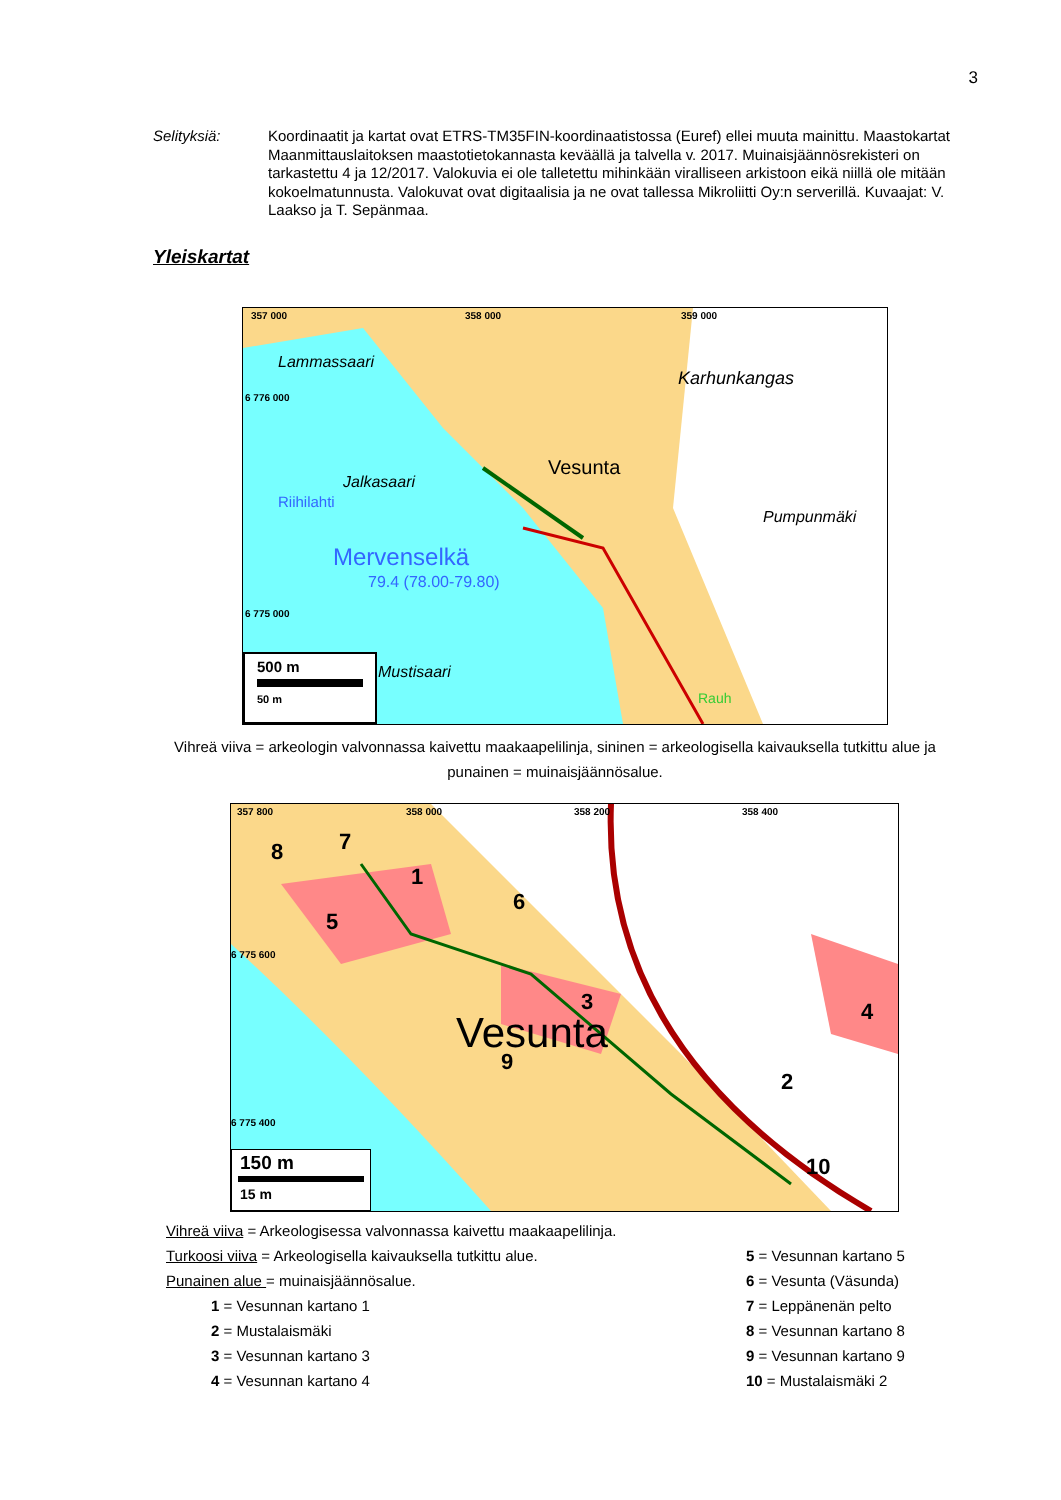3
Selityksiä: Koordinaatit ja kartat ovat ETRS-TM35FIN-koordinaatistossa (Euref) ellei muuta mainittu. Maastokartat Maanmittauslaitoksen maastotietokannasta keväällä ja talvella v. 2017. Muinaisjäännösrekisteri on tarkastettu 4 ja 12/2017. Valokuvia ei ole talletettu mihinkään viralliseen arkistoon eikä niillä ole mitään kokoelmatunnusta. Valokuvat ovat digitaalisia ja ne ovat tallessa Mikroliitti Oy:n serverillä. Kuvaajat: V. Laakso ja T. Sepänmaa.
Yleiskartat
357 000 358 000 359 000
6 776 000
6 775 000
Lammassaari
Karhunkangas
Vesunta
Jalkasaari
Riihilahti
Pumpunmäki
Mervenselkä
79.4 (78.00-79.80)
Mustisaari
Rauh
500 m
50 m
Vihreä viiva = arkeologin valvonnassa kaivettu maakaapelilinja, sininen = arkeologisella kaivauksella tutkittu alue ja punainen = muinaisjäännösalue.
357 800 358 000 358 200 358 400
6 775 600
6 775 400
8 7
1
5
6
3
Vesunta
9
4
2
10
150 m
15 m
Vihreä viiva = Arkeologisessa valvonnassa kaivettu maakaapelilinja.
Turkoosi viiva = Arkeologisella kaivauksella tutkittu alue.
Punainen alue = muinaisjäännösalue.
1 = Vesunnan kartano 1
2 = Mustalaismäki
3 = Vesunnan kartano 3
4 = Vesunnan kartano 4
5 = Vesunnan kartano 5
6 = Vesunta (Väsunda)
7 = Leppänenän pelto
8 = Vesunnan kartano 8
9 = Vesunnan kartano 9
10 = Mustalaismäki 2